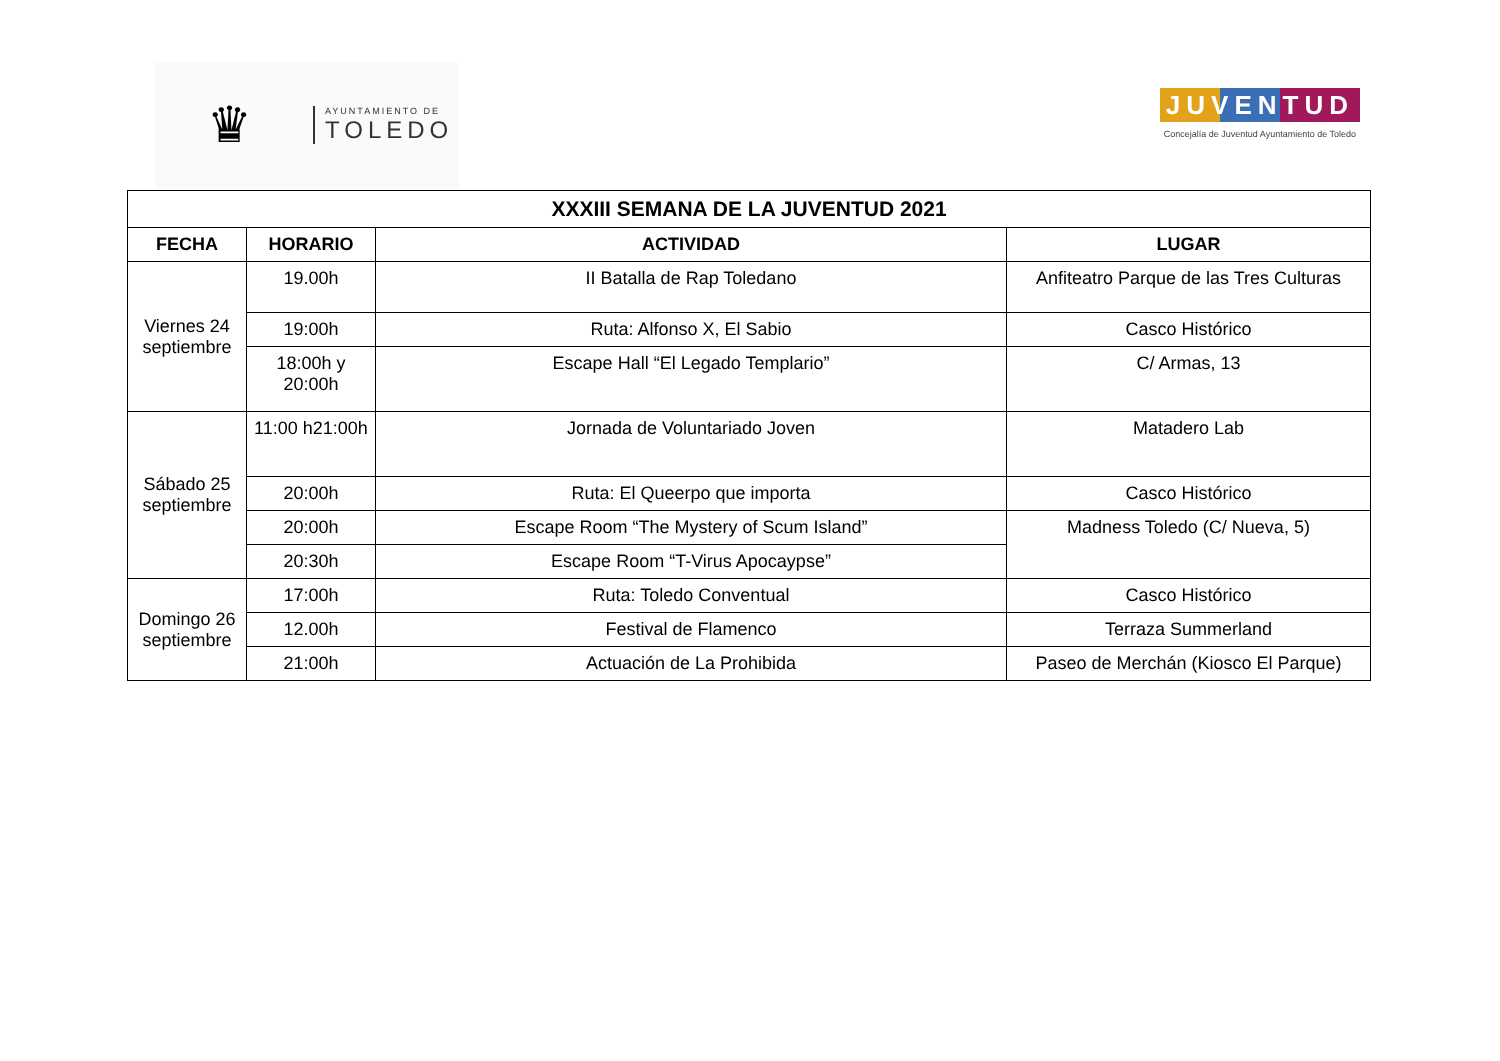♛
AYUNTAMIENTO DE
TOLEDO
JUVENTUD
Concejalía de Juventud Ayuntamiento de Toledo
| XXXIII SEMANA DE LA JUVENTUD 2021 | | | |
| --- | --- | --- | --- |
| FECHA | HORARIO | ACTIVIDAD | LUGAR |
| Viernes 24 septiembre | 19.00h | II Batalla de Rap Toledano | Anfiteatro Parque de las Tres Culturas |
| | 19:00h | Ruta: Alfonso X, El Sabio | Casco Histórico |
| | 18:00h y 20:00h | Escape Hall “El Legado Templario” | C/ Armas, 13 |
| Sábado 25 septiembre | 11:00 h21:00h | Jornada de Voluntariado Joven | Matadero Lab |
| | 20:00h | Ruta: El Queerpo que importa | Casco Histórico |
| | 20:00h | Escape Room “The Mystery of Scum Island” | Madness Toledo (C/ Nueva, 5) |
| | 20:30h | Escape Room “T-Virus Apocaypse” | |
| Domingo 26 septiembre | 17:00h | Ruta: Toledo Conventual | Casco Histórico |
| | 12.00h | Festival de Flamenco | Terraza Summerland |
| | 21:00h | Actuación de La Prohibida | Paseo de Merchán (Kiosco El Parque) |